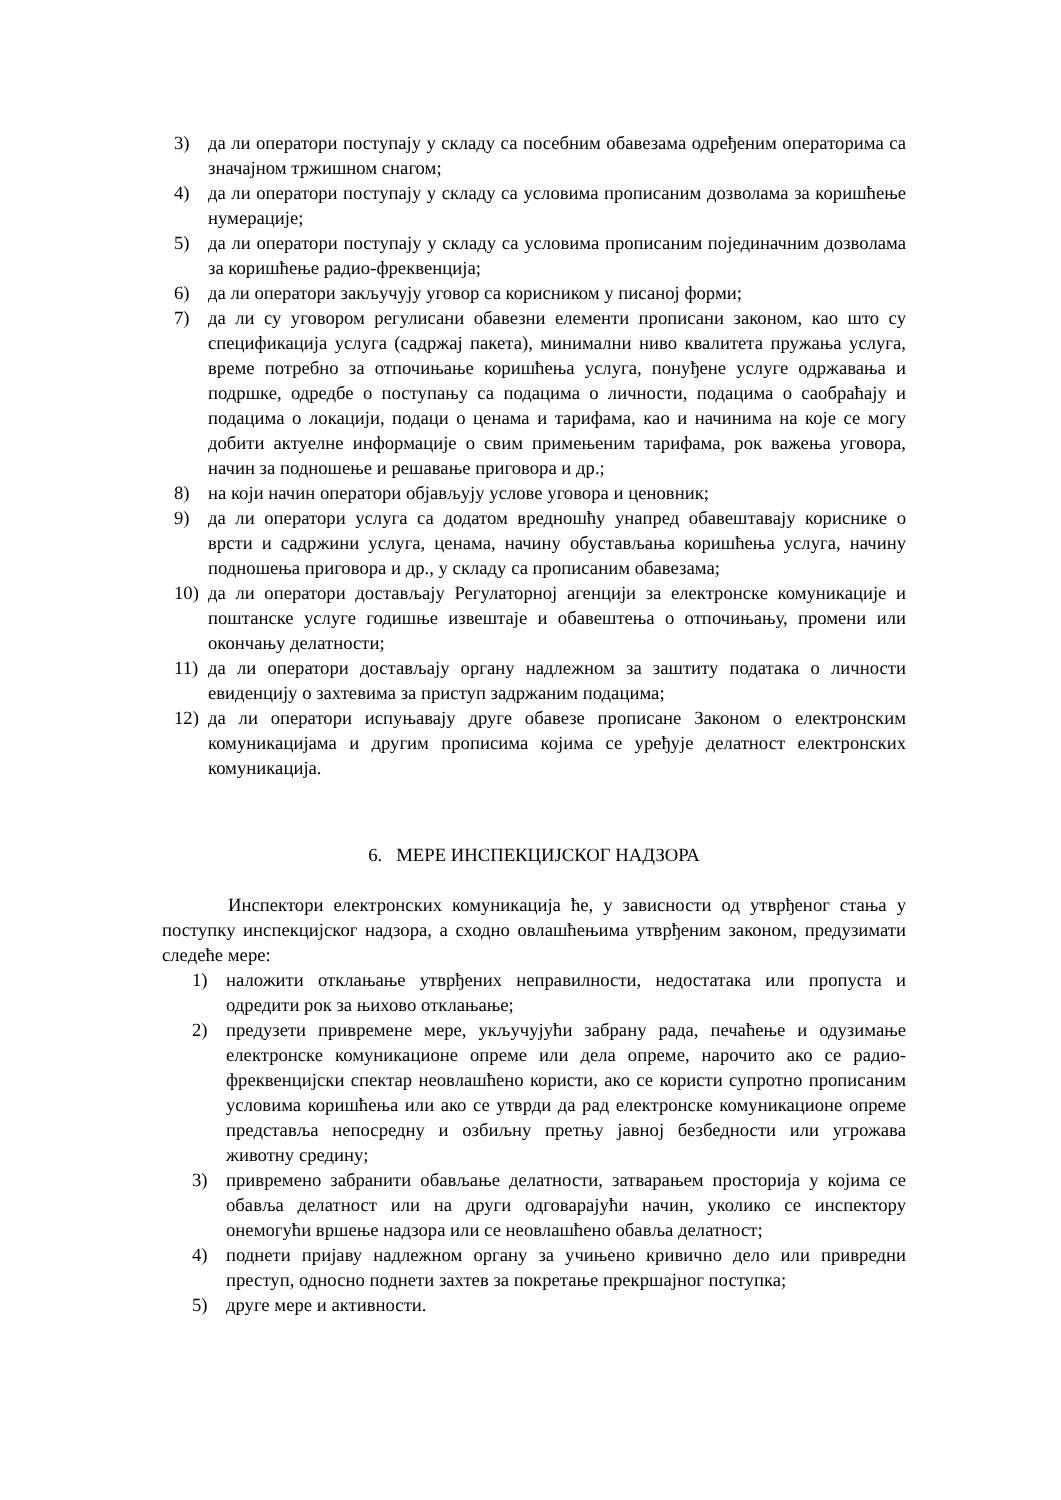3) да ли оператори поступају у складу са посебним обавезама одређеним операторима са значајном тржишном снагом;
4) да ли оператори поступају у складу са условима прописаним дозволама за коришћење нумерације;
5) да ли оператори поступају у складу са условима прописаним појединачним дозволама за коришћење радио-фреквенција;
6) да ли оператори закључују уговор са корисником у писаној форми;
7) да ли су уговором регулисани обавезни елементи прописани законом, као што су спецификација услуга (садржај пакета), минимални ниво квалитета пружања услуга, време потребно за отпочињање коришћења услуга, понуђене услуге одржавања и подршке, одредбе о поступању са подацима о личности, подацима о саобраћају и подацима о локацији, подаци о ценама и тарифама, као и начинима на које се могу добити актуелне информације о свим примењеним тарифама, рок важења уговора, начин за подношење и решавање приговора и др.;
8) на који начин оператори објављују услове уговора и ценовник;
9) да ли оператори услуга са додатом вредношћу унапред обавештавају кориснике о врсти и садржини услуга, ценама, начину обустављања коришћења услуга, начину подношења приговора и др., у складу са прописаним обавезама;
10) да ли оператори достављају Регулаторној агенцији за електронске комуникације и поштанске услуге годишње извештаје и обавештења о отпочињању, промени или окончању делатности;
11) да ли оператори достављају органу надлежном за заштиту података о личности евиденцију о захтевима за приступ задржаним подацима;
12) да ли оператори испуњавају друге обавезе прописане Законом о електронским комуникацијама и другим прописима којима се уређује делатност електронских комуникација.
6. МЕРЕ ИНСПЕКЦИЈСКОГ НАДЗОРА
Инспектори електронских комуникација ће, у зависности од утврђеног стања у поступку инспекцијског надзора, а сходно овлашћењима утврђеним законом, предузимати следеће мере:
1) наложити отклањање утврђених неправилности, недостатака или пропуста и одредити рок за њихово отклањање;
2) предузети привремене мере, укључујући забрану рада, печаћење и одузимање електронске комуникационе опреме или дела опреме, нарочито ако се радио-фреквенцијски спектар неовлашћено користи, ако се користи супротно прописаним условима коришћења или ако се утврди да рад електронске комуникационе опреме представља непосредну и озбиљну претњу јавној безбедности или угрожава животну средину;
3) привремено забранити обављање делатности, затварањем просторија у којима се обавља делатност или на други одговарајући начин, уколико се инспектору онемогући вршење надзора или се неовлашћено обавља делатност;
4) поднети пријаву надлежном органу за учињено кривично дело или привредни преступ, односно поднети захтев за покретање прекршајног поступка;
5) друге мере и активности.